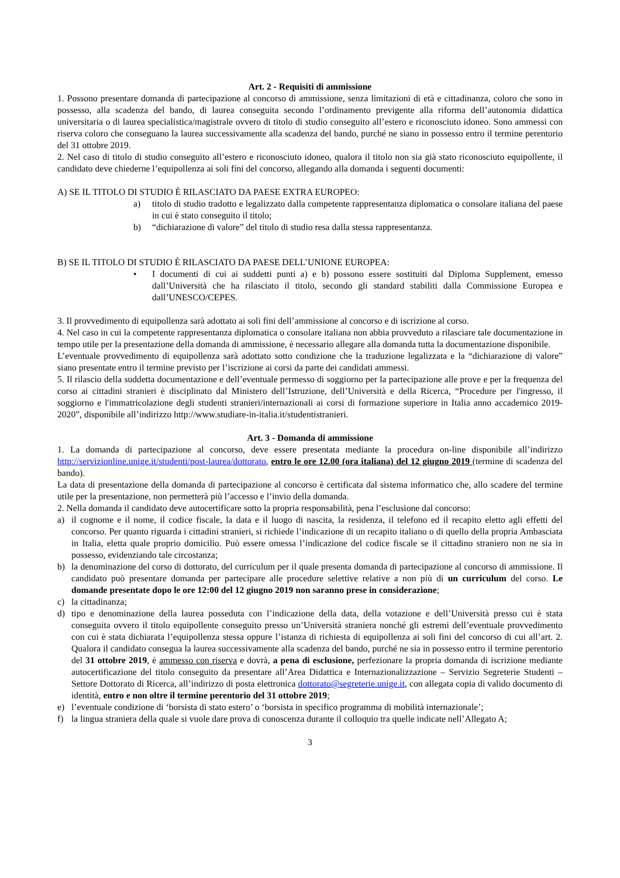Art. 2 - Requisiti di ammissione
1. Possono presentare domanda di partecipazione al concorso di ammissione, senza limitazioni di età e cittadinanza, coloro che sono in possesso, alla scadenza del bando, di laurea conseguita secondo l’ordinamento previgente alla riforma dell’autonomia didattica universitaria o di laurea specialistica/magistrale ovvero di titolo di studio conseguito all’estero e riconosciuto idoneo. Sono ammessi con riserva coloro che conseguano la laurea successivamente alla scadenza del bando, purché ne siano in possesso entro il termine perentorio del 31 ottobre 2019.
2. Nel caso di titolo di studio conseguito all’estero e riconosciuto idoneo, qualora il titolo non sia già stato riconosciuto equipollente, il candidato deve chiederne l’equipollenza ai soli fini del concorso, allegando alla domanda i seguenti documenti:
A) SE IL TITOLO DI STUDIO È RILASCIATO DA PAESE EXTRA EUROPEO:
a) titolo di studio tradotto e legalizzato dalla competente rappresentanza diplomatica o consolare italiana del paese in cui è stato conseguito il titolo;
b) “dichiarazione di valore” del titolo di studio resa dalla stessa rappresentanza.
B) SE IL TITOLO DI STUDIO È RILASCIATO DA PAESE DELL’UNIONE EUROPEA:
• I documenti di cui ai suddetti punti a) e b) possono essere sostituiti dal Diploma Supplement, emesso dall’Università che ha rilasciato il titolo, secondo gli standard stabiliti dalla Commissione Europea e dall’UNESCO/CEPES.
3. Il provvedimento di equipollenza sarà adottato ai soli fini dell’ammissione al concorso e di iscrizione al corso.
4. Nel caso in cui la competente rappresentanza diplomatica o consolare italiana non abbia provveduto a rilasciare tale documentazione in tempo utile per la presentazione della domanda di ammissione, è necessario allegare alla domanda tutta la documentazione disponibile.
L’eventuale provvedimento di equipollenza sarà adottato sotto condizione che la traduzione legalizzata e la “dichiarazione di valore” siano presentate entro il termine previsto per l’iscrizione ai corsi da parte dei candidati ammessi.
5. Il rilascio della suddetta documentazione e dell’eventuale permesso di soggiorno per la partecipazione alle prove e per la frequenza del corso ai cittadini stranieri è disciplinato dal Ministero dell’Istruzione, dell’Università e della Ricerca, “Procedure per l'ingresso, il soggiorno e l'immatricolazione degli studenti stranieri/internazionali ai corsi di formazione superiore in Italia anno accademico 2019-2020”, disponibile all’indirizzo http://www.studiare-in-italia.it/studentistranieri.
Art. 3 - Domanda di ammissione
1. La domanda di partecipazione al concorso, deve essere presentata mediante la procedura on-line disponibile all’indirizzo http://servizionline.unige.it/studenti/post-laurea/dottorato, entro le ore 12.00 (ora italiana) del 12 giugno 2019 (termine di scadenza del bando).
La data di presentazione della domanda di partecipazione al concorso è certificata dal sistema informatico che, allo scadere del termine utile per la presentazione, non permetterà più l’accesso e l’invio della domanda.
2. Nella domanda il candidato deve autocertificare sotto la propria responsabilità, pena l’esclusione dal concorso:
a) il cognome e il nome, il codice fiscale, la data e il luogo di nascita, la residenza, il telefono ed il recapito eletto agli effetti del concorso. Per quanto riguarda i cittadini stranieri, si richiede l’indicazione di un recapito italiano o di quello della propria Ambasciata in Italia, eletta quale proprio domicilio. Può essere omessa l’indicazione del codice fiscale se il cittadino straniero non ne sia in possesso, evidenziando tale circostanza;
b) la denominazione del corso di dottorato, del curriculum per il quale presenta domanda di partecipazione al concorso di ammissione. Il candidato può presentare domanda per partecipare alle procedure selettive relative a non più di un curriculum del corso. Le domande presentate dopo le ore 12:00 del 12 giugno 2019 non saranno prese in considerazione;
c) la cittadinanza;
d) tipo e denominazione della laurea posseduta con l’indicazione della data, della votazione e dell’Università presso cui è stata conseguita ovvero il titolo equipollente conseguito presso un’Università straniera nonché gli estremi dell’eventuale provvedimento con cui è stata dichiarata l’equipollenza stessa oppure l’istanza di richiesta di equipollenza ai soli fini del concorso di cui all’art. 2. Qualora il candidato consegua la laurea successivamente alla scadenza del bando, purché ne sia in possesso entro il termine perentorio del 31 ottobre 2019, è ammesso con riserva e dovrà, a pena di esclusione, perfezionare la propria domanda di iscrizione mediante autocertificazione del titolo conseguito da presentare all’Area Didattica e Internazionalizzazione – Servizio Segreterie Studenti – Settore Dottorato di Ricerca, all’indirizzo di posta elettronica dottorato@segreterie.unige.it, con allegata copia di valido documento di identità, entro e non oltre il termine perentorio del 31 ottobre 2019;
e) l’eventuale condizione di ‘borsista di stato estero’ o ‘borsista in specifico programma di mobilità internazionale’;
f) la lingua straniera della quale si vuole dare prova di conoscenza durante il colloquio tra quelle indicate nell’Allegato A;
3